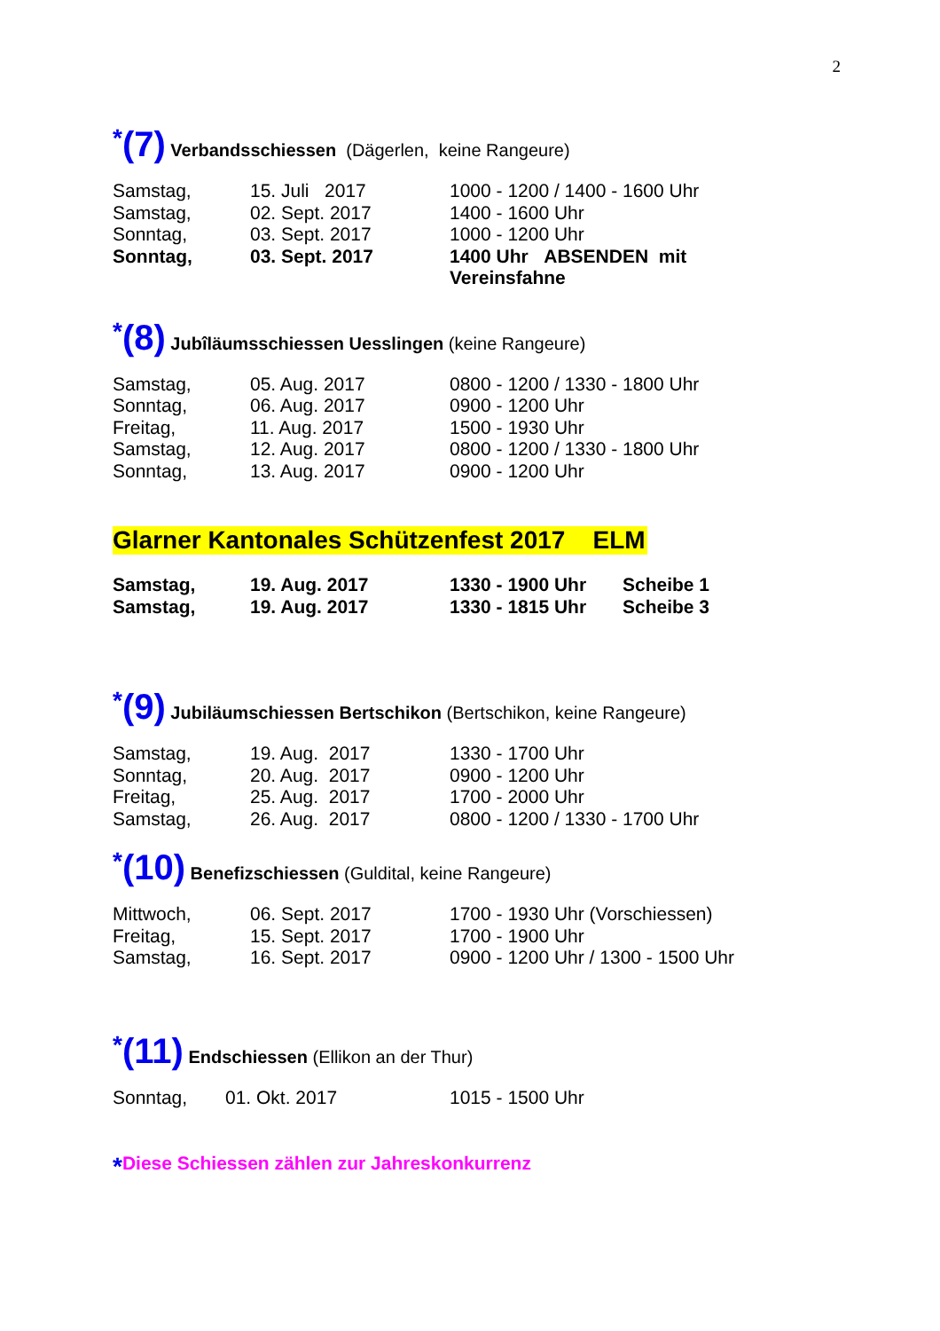2
*(7) Verbandsschiessen (Dägerlen, keine Rangeure)
| Samstag, | 15. Juli 2017 | 1000 - 1200 / 1400 - 1600 Uhr |
| Samstag, | 02. Sept. 2017 | 1400 - 1600 Uhr |
| Sonntag, | 03. Sept. 2017 | 1000 - 1200 Uhr |
| Sonntag, | 03. Sept. 2017 | 1400 Uhr ABSENDEN mit Vereinsfahne |
*(8) Jubîläumsschiessen Uesslingen (keine Rangeure)
| Samstag, | 05. Aug. 2017 | 0800 - 1200 / 1330 - 1800 Uhr |
| Sonntag, | 06. Aug. 2017 | 0900 - 1200 Uhr |
| Freitag, | 11. Aug. 2017 | 1500 - 1930 Uhr |
| Samstag, | 12. Aug. 2017 | 0800 - 1200 / 1330 - 1800 Uhr |
| Sonntag, | 13. Aug. 2017 | 0900 - 1200 Uhr |
Glarner Kantonales Schützenfest 2017 ELM
| Samstag, | 19. Aug. 2017 | 1330 - 1900 Uhr | Scheibe 1 |
| Samstag, | 19. Aug. 2017 | 1330 - 1815 Uhr | Scheibe 3 |
*(9) Jubiläumschiessen Bertschikon (Bertschikon, keine Rangeure)
| Samstag, | 19. Aug. 2017 | 1330 - 1700 Uhr |
| Sonntag, | 20. Aug. 2017 | 0900 - 1200 Uhr |
| Freitag, | 25. Aug. 2017 | 1700 - 2000 Uhr |
| Samstag, | 26. Aug. 2017 | 0800 - 1200 / 1330 - 1700 Uhr |
*(10) Benefizschiessen (Guldital, keine Rangeure)
| Mittwoch, | 06. Sept. 2017 | 1700 - 1930 Uhr (Vorschiessen) |
| Freitag, | 15. Sept. 2017 | 1700 - 1900 Uhr |
| Samstag, | 16. Sept. 2017 | 0900 - 1200 Uhr / 1300 - 1500 Uhr |
*(11) Endschiessen (Ellikon an der Thur)
| Sonntag, | 01. Okt. 2017 | 1015 - 1500 Uhr |
*Diese Schiessen zählen zur Jahreskonkurrenz